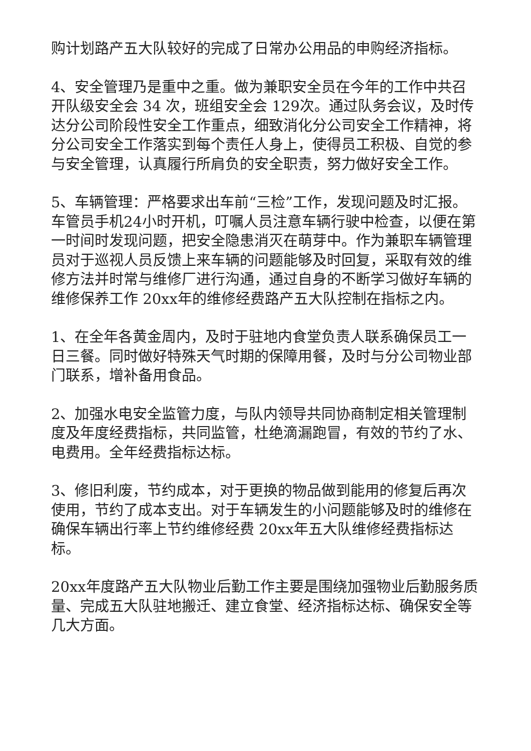购计划路产五大队较好的完成了日常办公用品的申购经济指标。
4、安全管理乃是重中之重。做为兼职安全员在今年的工作中共召开队级安全会 34 次，班组安全会 129次。通过队务会议，及时传达分公司阶段性安全工作重点，细致消化分公司安全工作精神，将分公司安全工作落实到每个责任人身上，使得员工积极、自觉的参与安全管理，认真履行所肩负的安全职责，努力做好安全工作。
5、车辆管理：严格要求出车前“三检”工作，发现问题及时汇报。车管员手机24小时开机，叮嘱人员注意车辆行驶中检查，以便在第一时间时发现问题，把安全隐患消灭在萌芽中。作为兼职车辆管理员对于巡视人员反馈上来车辆的问题能够及时回复，采取有效的维修方法并时常与维修厂进行沟通，通过自身的不断学习做好车辆的维修保养工作 20xx年的维修经费路产五大队控制在指标之内。
1、在全年各黄金周内，及时于驻地内食堂负责人联系确保员工一日三餐。同时做好特殊天气时期的保障用餐，及时与分公司物业部门联系，增补备用食品。
2、加强水电安全监管力度，与队内领导共同协商制定相关管理制度及年度经费指标，共同监管，杜绝滴漏跑冒，有效的节约了水、电费用。全年经费指标达标。
3、修旧利废，节约成本，对于更换的物品做到能用的修复后再次使用，节约了成本支出。对于车辆发生的小问题能够及时的维修在确保车辆出行率上节约维修经费 20xx年五大队维修经费指标达标。
20xx年度路产五大队物业后勤工作主要是围绕加强物业后勤服务质量、完成五大队驻地搬迁、建立食堂、经济指标达标、确保安全等几大方面。